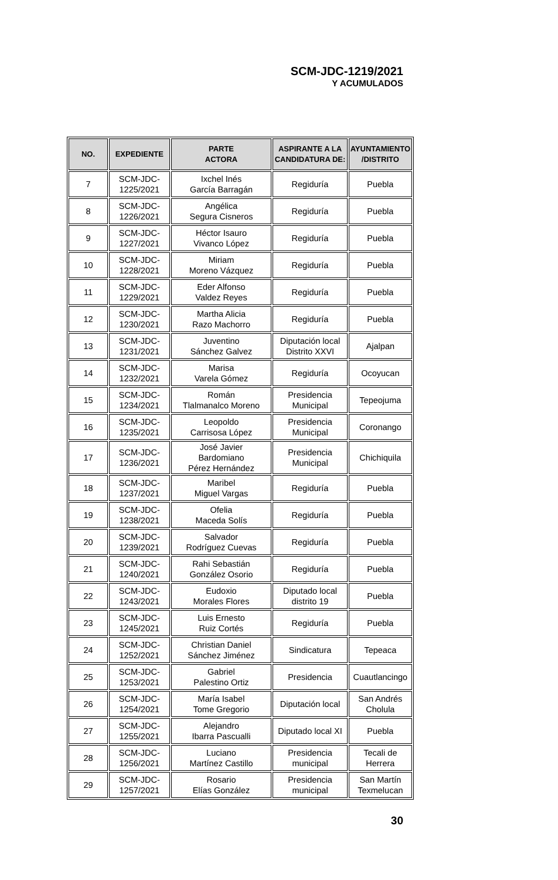SCM-JDC-1219/2021
Y ACUMULADOS
| NO. | EXPEDIENTE | PARTE ACTORA | ASPIRANTE A LA CANDIDATURA DE: | AYUNTAMIENTO /DISTRITO |
| --- | --- | --- | --- | --- |
| 7 | SCM-JDC- 1225/2021 | Ixchel Inés García Barragán | Regiduría | Puebla |
| 8 | SCM-JDC- 1226/2021 | Angélica Segura Cisneros | Regiduría | Puebla |
| 9 | SCM-JDC- 1227/2021 | Héctor Isauro Vivanco López | Regiduría | Puebla |
| 10 | SCM-JDC- 1228/2021 | Miriam Moreno Vázquez | Regiduría | Puebla |
| 11 | SCM-JDC- 1229/2021 | Eder Alfonso Valdez Reyes | Regiduría | Puebla |
| 12 | SCM-JDC- 1230/2021 | Martha Alicia Razo Machorro | Regiduría | Puebla |
| 13 | SCM-JDC- 1231/2021 | Juventino Sánchez Galvez | Diputación local Distrito XXVI | Ajalpan |
| 14 | SCM-JDC- 1232/2021 | Marisa Varela Gómez | Regiduría | Ocoyucan |
| 15 | SCM-JDC- 1234/2021 | Román Tlalmanalco Moreno | Presidencia Municipal | Tepeojuma |
| 16 | SCM-JDC- 1235/2021 | Leopoldo Carrisosa López | Presidencia Municipal | Coronango |
| 17 | SCM-JDC- 1236/2021 | José Javier Bardomiano Pérez Hernández | Presidencia Municipal | Chichiquila |
| 18 | SCM-JDC- 1237/2021 | Maribel Miguel Vargas | Regiduría | Puebla |
| 19 | SCM-JDC- 1238/2021 | Ofelia Maceda Solís | Regiduría | Puebla |
| 20 | SCM-JDC- 1239/2021 | Salvador Rodríguez Cuevas | Regiduría | Puebla |
| 21 | SCM-JDC- 1240/2021 | Rahi Sebastián González Osorio | Regiduría | Puebla |
| 22 | SCM-JDC- 1243/2021 | Eudoxio Morales Flores | Diputado local distrito 19 | Puebla |
| 23 | SCM-JDC- 1245/2021 | Luis Ernesto Ruiz Cortés | Regiduría | Puebla |
| 24 | SCM-JDC- 1252/2021 | Christian Daniel Sánchez Jiménez | Sindicatura | Tepeaca |
| 25 | SCM-JDC- 1253/2021 | Gabriel Palestino Ortiz | Presidencia | Cuautlancingo |
| 26 | SCM-JDC- 1254/2021 | María Isabel Tome Gregorio | Diputación local | San Andrés Cholula |
| 27 | SCM-JDC- 1255/2021 | Alejandro Ibarra Pascualli | Diputado local XI | Puebla |
| 28 | SCM-JDC- 1256/2021 | Luciano Martínez Castillo | Presidencia municipal | Tecali de Herrera |
| 29 | SCM-JDC- 1257/2021 | Rosario Elías González | Presidencia municipal | San Martín Texmelucan |
30